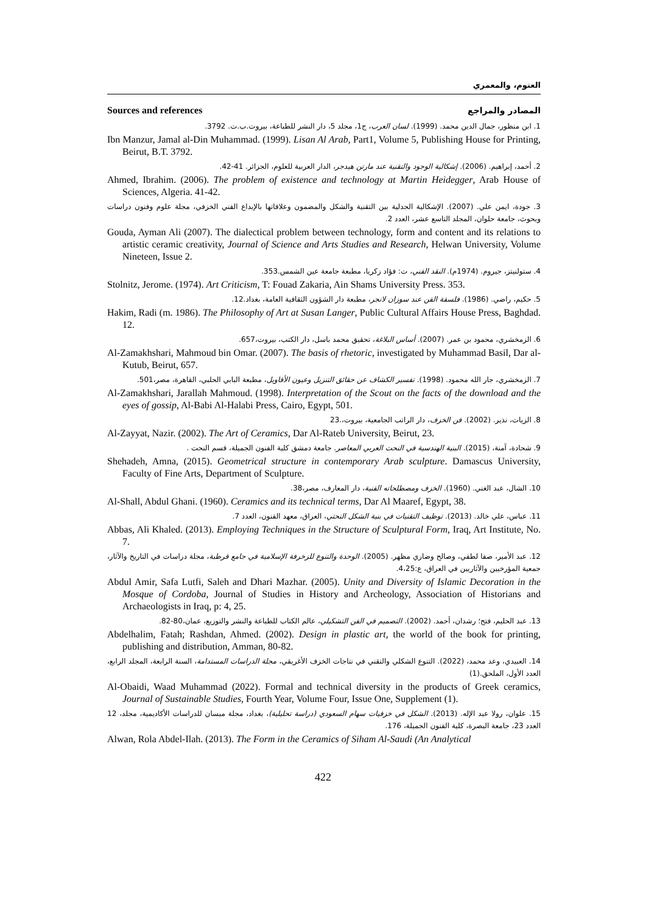العتوم، والمعمري
Sources and references المصادر والمراجع
1. ابن منظور، جمال الدين محمد. (1999). لسان العرب، ج1، مجلد 5، دار النشر للطباعة، بيروت.ب.ت. 3792.
Ibn Manzur, Jamal al-Din Muhammad. (1999). Lisan Al Arab, Part1, Volume 5, Publishing House for Printing, Beirut, B.T. 3792.
2. أحمد، إبراهيم. (2006). إشكالية الوجود والتقنية عند مارتن هيدجر، الدار العربية للعلوم، الجزائر. 41-42.
Ahmed, Ibrahim. (2006). The problem of existence and technology at Martin Heidegger, Arab House of Sciences, Algeria. 41-42.
3. جودة، ايمن علي. (2007). الإشكالية الجدلية بين التقنية والشكل والمضمون وعلاقاتها بالإبداع الفني الخزفي، مجلة علوم وفنون دراسات وبحوث، جامعة حلوان، المجلد التاسع عشر، العدد 2.
Gouda, Ayman Ali (2007). The dialectical problem between technology, form and content and its relations to artistic ceramic creativity, Journal of Science and Arts Studies and Research, Helwan University, Volume Nineteen, Issue 2.
4. ستولنيتز، جيروم. (1974م). النقد الفني، ت: فؤاد زكريا، مطبعة جامعة عين الشمس.353.
Stolnitz, Jerome. (1974). Art Criticism, T: Fouad Zakaria, Ain Shams University Press. 353.
5. حكيم، راضي. (1986). فلسفة الفن عند سوزان لانجر، مطبعة دار الشؤون الثقافية العامة، بغداد.12.
Hakim, Radi (m. 1986). The Philosophy of Art at Susan Langer, Public Cultural Affairs House Press, Baghdad. 12.
6. الزمخشري، محمود بن عمر. (2007). أساس البلاغة، تحقيق محمد باسل، دار الكتب، بيروت،657.
Al-Zamakhshari, Mahmoud bin Omar. (2007). The basis of rhetoric, investigated by Muhammad Basil, Dar al-Kutub, Beirut, 657.
7. الزمخشري، جار الله محمود. (1998). تفسير الكشاف عن حقائق التنزيل وعيون الأقاويل، مطبعة البابي الحلبي، القاهرة، مصر،501.
Al-Zamakhshari, Jarallah Mahmoud. (1998). Interpretation of the Scout on the facts of the download and the eyes of gossip, Al-Babi Al-Halabi Press, Cairo, Egypt, 501.
8. الزيات، نذير. (2002). فن الخزف، دار الراتب الجامعية، بيروت،.23
Al-Zayyat, Nazir. (2002). The Art of Ceramics, Dar Al-Rateb University, Beirut, 23.
9. شحادة، آمنة، (2015). البنية الهندسية في النحت العربي المعاصر. جامعة دمشق كلية الفنون الجميلة، قسم النحت .
Shehadeh, Amna, (2015). Geometrical structure in contemporary Arab sculpture. Damascus University, Faculty of Fine Arts, Department of Sculpture.
10. الشال، عبد الغني. (1960). الخزف ومصطلحاته الفنية، دار المعارف، مصر،38.
Al-Shall, Abdul Ghani. (1960). Ceramics and its technical terms, Dar Al Maaref, Egypt, 38.
11. عباس، علي خالد. (2013). توظيف التقنيات في بنية الشكل النحتي، العراق، معهد الفنون، العدد 7.
Abbas, Ali Khaled. (2013). Employing Techniques in the Structure of Sculptural Form, Iraq, Art Institute, No. 7.
12. عبد الأمير، صفا لطفي، وصالح وضاري مظهر. (2005). الوحدة والتنوع للزخرفة الإسلامية في جامع قرطبة، مجلة دراسات في التاريخ والآثار، جمعية المؤرخيين والآثاريين في العراق، ع:4،25.
Abdul Amir, Safa Lutfi, Saleh and Dhari Mazhar. (2005). Unity and Diversity of Islamic Decoration in the Mosque of Cordoba, Journal of Studies in History and Archeology, Association of Historians and Archaeologists in Iraq, p: 4, 25.
13. عبد الحليم، فتح؛ رشدان، أحمد. (2002). التصميم في الفن التشكيلي، عالم الكتاب للطباعة والنشر والتوزيع، عمان،80-82.
Abdelhalim, Fatah; Rashdan, Ahmed. (2002). Design in plastic art, the world of the book for printing, publishing and distribution, Amman, 80-82.
14. العبيدي، وعد محمد، (2022). التنوع الشكلي والتقني في نتاجات الخزف الأغريقي، مجلة الدراسات المستدامة، السنة الرابعة، المجلد الرابع، العدد الأول، الملحق.(1)
Al-Obaidi, Waad Muhammad (2022). Formal and technical diversity in the products of Greek ceramics, Journal of Sustainable Studies, Fourth Year, Volume Four, Issue One, Supplement (1).
15. علوان، رولا عبد الإله. (2013). الشكل في خزفيات سهام السعودي (دراسة تحليلية)، بغداد، مجلة ميسان للدراسات الأكاديمية، مجلد، 12 العدد 23، جامعة البصرة، كلية الفنون الجميلة، 176.
Alwan, Rola Abdel-Ilah. (2013). The Form in the Ceramics of Siham Al-Saudi (An Analytical
422